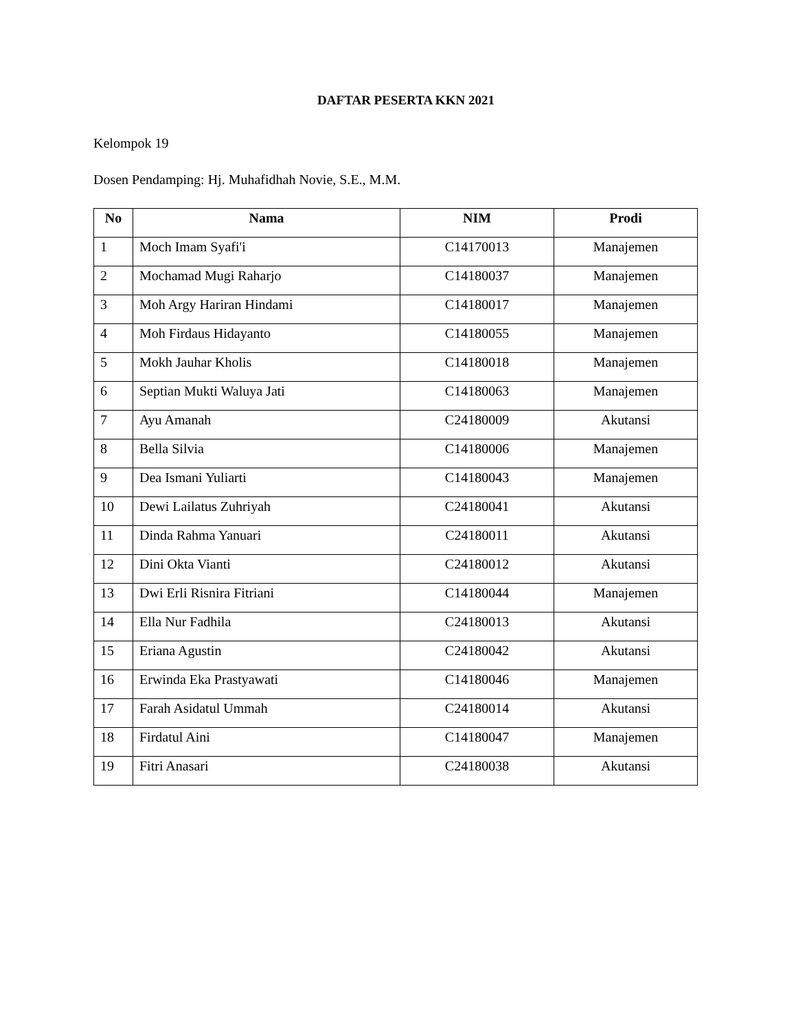DAFTAR PESERTA KKN 2021
Kelompok 19
Dosen Pendamping: Hj. Muhafidhah Novie, S.E., M.M.
| No | Nama | NIM | Prodi |
| --- | --- | --- | --- |
| 1 | Moch Imam Syafi'i | C14170013 | Manajemen |
| 2 | Mochamad Mugi Raharjo | C14180037 | Manajemen |
| 3 | Moh Argy Hariran Hindami | C14180017 | Manajemen |
| 4 | Moh Firdaus Hidayanto | C14180055 | Manajemen |
| 5 | Mokh Jauhar Kholis | C14180018 | Manajemen |
| 6 | Septian Mukti Waluya Jati | C14180063 | Manajemen |
| 7 | Ayu Amanah | C24180009 | Akutansi |
| 8 | Bella Silvia | C14180006 | Manajemen |
| 9 | Dea Ismani Yuliarti | C14180043 | Manajemen |
| 10 | Dewi Lailatus Zuhriyah | C24180041 | Akutansi |
| 11 | Dinda Rahma Yanuari | C24180011 | Akutansi |
| 12 | Dini Okta Vianti | C24180012 | Akutansi |
| 13 | Dwi Erli Risnira Fitriani | C14180044 | Manajemen |
| 14 | Ella Nur Fadhila | C24180013 | Akutansi |
| 15 | Eriana Agustin | C24180042 | Akutansi |
| 16 | Erwinda Eka Prastyawati | C14180046 | Manajemen |
| 17 | Farah Asidatul Ummah | C24180014 | Akutansi |
| 18 | Firdatul Aini | C14180047 | Manajemen |
| 19 | Fitri Anasari | C24180038 | Akutansi |